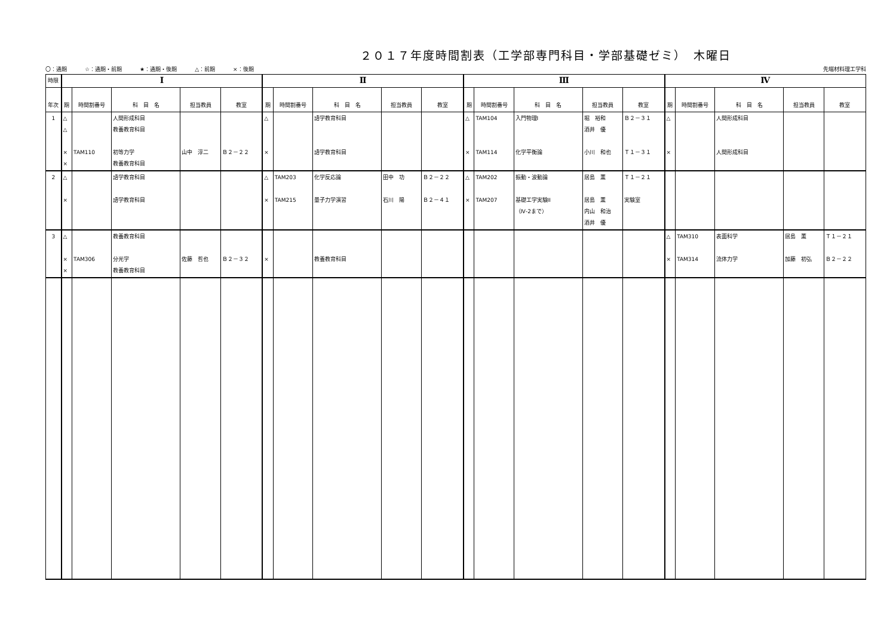２０１７年度時間割表（工学部専門科目・学部基礎ゼミ）　木曜日
〇：通期 ☆：通期・前期 ★：通期・後期 △：前期 ×：後期
先端材料理工学科
| 時限 | Ⅰ | | | | | Ⅱ | | | | | Ⅲ | | | | | Ⅳ | | | | |
| --- | --- | --- | --- | --- | --- | --- | --- | --- | --- | --- | --- | --- | --- | --- | --- | --- | --- | --- | --- | --- |
| 年次 | 期 | 時間割番号 | 科 目 名 | 担当教員 | 教室 | 期 | 時間割番号 | 科 目 名 | 担当教員 | 教室 | 期 | 時間割番号 | 科 目 名 | 担当教員 | 教室 | 期 | 時間割番号 | 科 目 名 | 担当教員 | 教室 |
| 1 | △ △ × × | TAM110 | 人間形成科目 教養教育科目 初等力学 教養教育科目 | 山中 淳二 | Ｂ２－２２ | △ × | | 語学教育科目 語学教育科目 | | | △ × | TAM104 TAM114 | 入門物理I 化学平衡論 | 堀 裕和 酒井 優 小川 和也 | Ｂ２－３１ Ｔ１－３１ | △ × | | 人間形成科目 人間形成科目 | | |
| 2 | △ × | | 語学教育科目 語学教育科目 | | | △ × | TAM203 TAM215 | 化学反応論 量子力学演習 | 田中 功 石川 陽 | Ｂ２－２２ Ｂ２－４１ | △ × | TAM202 TAM207 | 振動・波動論 基礎工学実験II （Ⅳ-2まで） | 居島 薫 居島 薫 内山 和治 酒井 優 | Ｔ１－２１ 実験室 | | | | | |
| 3 | △ × × | TAM306 | 教養教育科目 分光学 教養教育科目 | 佐藤 哲也 | Ｂ２－３２ | × | | 教養教育科目 | | | | | | | | △ × | TAM310 TAM314 | 表面科学 流体力学 | 居島 薫 加藤 初弘 | Ｔ１－２１ Ｂ２－２２ |